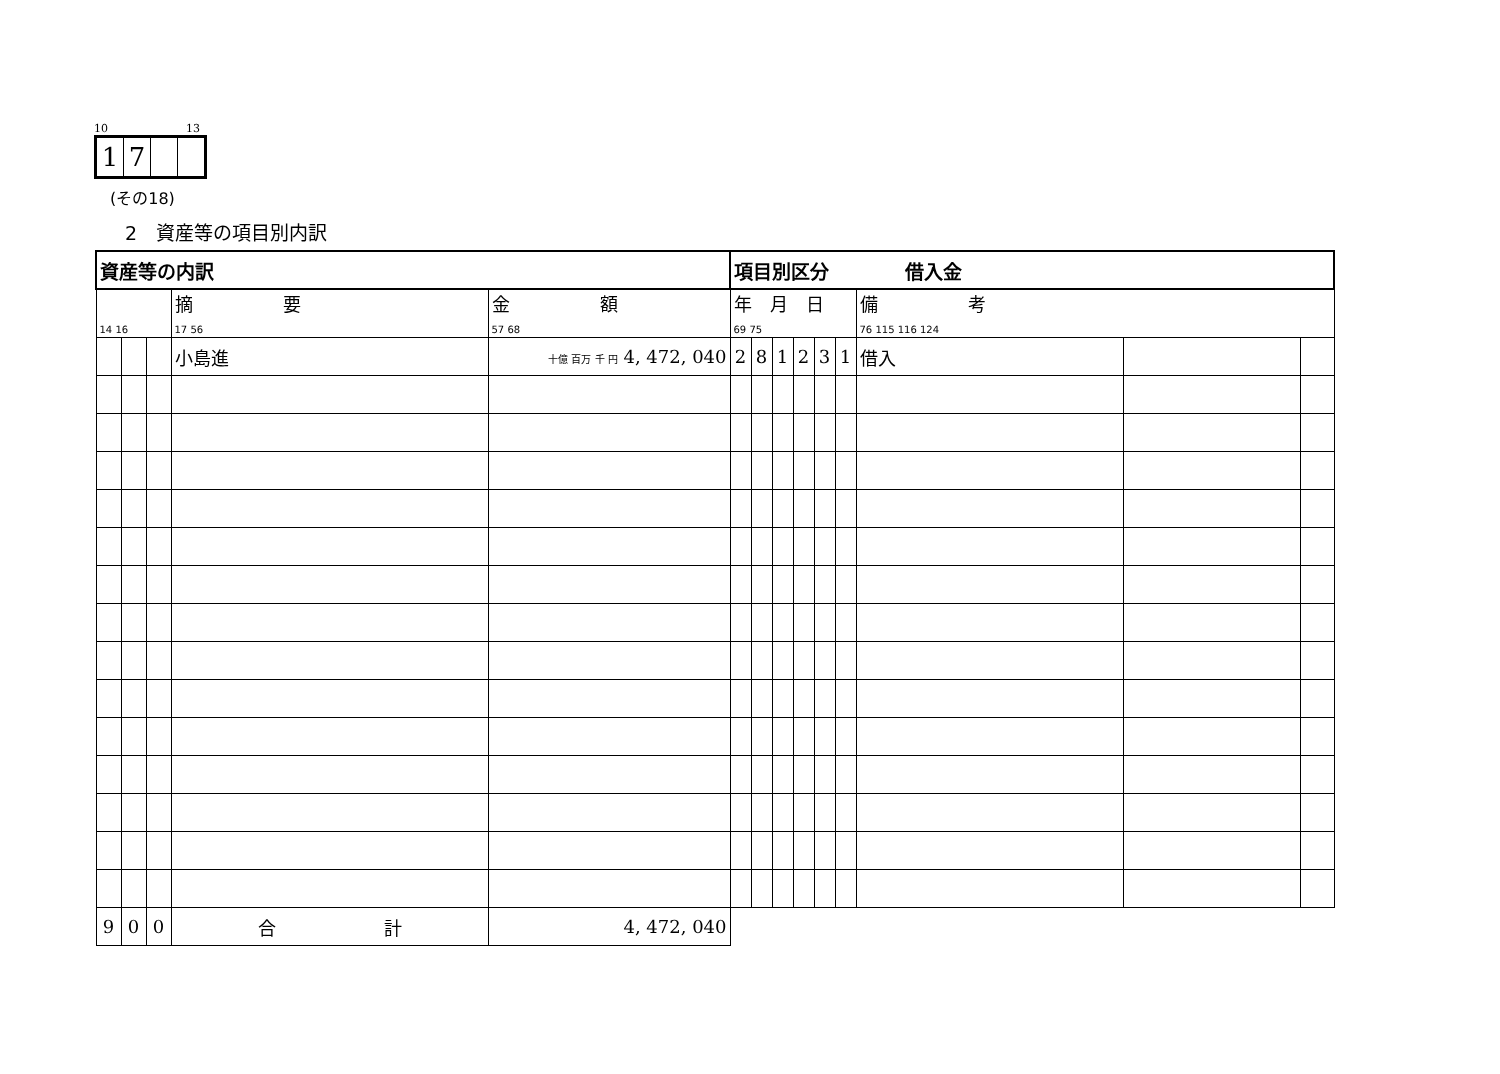10 13
| 1 | 7 | | |
(その18)
2　資産等の項目別内訳
| 資産等の内訳 | | | | | 項目別区分 借入金 | | | | | | | | |
| 14 16 | | | 摘 要 17 56 | 金 額 57 68 | 年 月 日 69 75 | | | | | | 備 考 76 115 116 124 | | |
| | | | 小島進 | 十億 百万 千 円 4, 472, 040 | 2 | 8 | 1 | 2 | 3 | 1 | 借入 | | |
| 9 | 0 | 0 | 合 計 | 4, 472, 040 | | | | | | | | | |